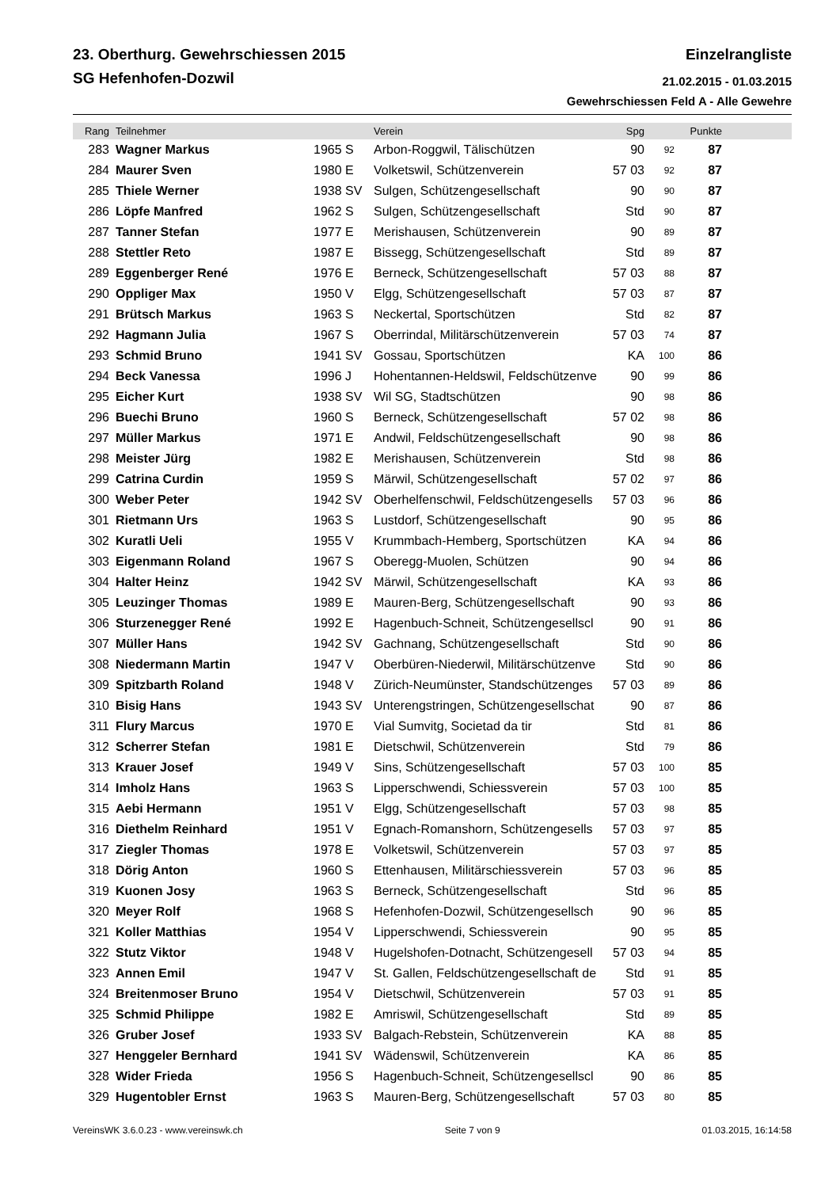23. Oberthurg. Gewehrschiessen 2015
Einzelrangliste
SG Hefenhofen-Dozwil
21.02.2015 - 01.03.2015
Gewehrschiessen Feld A - Alle Gewehre
| Rang | Teilnehmer | | Verein | Spg | | Punkte | |
| --- | --- | --- | --- | --- | --- | --- | --- |
| 283 | Wagner Markus | 1965 S | Arbon-Roggwil, Tälischützen | 90 | 92 | 87 | |
| 284 | Maurer Sven | 1980 E | Volketswil, Schützenverein | 57 03 | 92 | 87 | |
| 285 | Thiele Werner | 1938 SV | Sulgen, Schützengesellschaft | 90 | 90 | 87 | |
| 286 | Löpfe Manfred | 1962 S | Sulgen, Schützengesellschaft | Std | 90 | 87 | |
| 287 | Tanner Stefan | 1977 E | Merishausen, Schützenverein | 90 | 89 | 87 | |
| 288 | Stettler Reto | 1987 E | Bissegg, Schützengesellschaft | Std | 89 | 87 | |
| 289 | Eggenberger René | 1976 E | Berneck, Schützengesellschaft | 57 03 | 88 | 87 | |
| 290 | Oppliger Max | 1950 V | Elgg, Schützengesellschaft | 57 03 | 87 | 87 | |
| 291 | Brütsch Markus | 1963 S | Neckertal, Sportschützen | Std | 82 | 87 | |
| 292 | Hagmann Julia | 1967 S | Oberrindal, Militärschützenverein | 57 03 | 74 | 87 | |
| 293 | Schmid Bruno | 1941 SV | Gossau, Sportschützen | KA | 100 | 86 | |
| 294 | Beck Vanessa | 1996 J | Hohentannen-Heldswil, Feldschützenve | 90 | 99 | 86 | |
| 295 | Eicher Kurt | 1938 SV | Wil SG, Stadtschützen | 90 | 98 | 86 | |
| 296 | Buechi Bruno | 1960 S | Berneck, Schützengesellschaft | 57 02 | 98 | 86 | |
| 297 | Müller Markus | 1971 E | Andwil, Feldschützengesellschaft | 90 | 98 | 86 | |
| 298 | Meister Jürg | 1982 E | Merishausen, Schützenverein | Std | 98 | 86 | |
| 299 | Catrina Curdin | 1959 S | Märwil, Schützengesellschaft | 57 02 | 97 | 86 | |
| 300 | Weber Peter | 1942 SV | Oberhelfenschwil, Feldschützengesells | 57 03 | 96 | 86 | |
| 301 | Rietmann Urs | 1963 S | Lustdorf, Schützengesellschaft | 90 | 95 | 86 | |
| 302 | Kuratli Ueli | 1955 V | Krummbach-Hemberg, Sportschützen | KA | 94 | 86 | |
| 303 | Eigenmann Roland | 1967 S | Oberegg-Muolen, Schützen | 90 | 94 | 86 | |
| 304 | Halter Heinz | 1942 SV | Märwil, Schützengesellschaft | KA | 93 | 86 | |
| 305 | Leuzinger Thomas | 1989 E | Mauren-Berg, Schützengesellschaft | 90 | 93 | 86 | |
| 306 | Sturzenegger René | 1992 E | Hagenbuch-Schneit, Schützengesellscl | 90 | 91 | 86 | |
| 307 | Müller Hans | 1942 SV | Gachnang, Schützengesellschaft | Std | 90 | 86 | |
| 308 | Niedermann Martin | 1947 V | Oberbüren-Niederwil, Militärschützenve | Std | 90 | 86 | |
| 309 | Spitzbarth Roland | 1948 V | Zürich-Neumünster, Standschützenges | 57 03 | 89 | 86 | |
| 310 | Bisig Hans | 1943 SV | Unterengstringen, Schützengesellschat | 90 | 87 | 86 | |
| 311 | Flury Marcus | 1970 E | Vial Sumvitg, Societad da tir | Std | 81 | 86 | |
| 312 | Scherrer Stefan | 1981 E | Dietschwil, Schützenverein | Std | 79 | 86 | |
| 313 | Krauer Josef | 1949 V | Sins, Schützengesellschaft | 57 03 | 100 | 85 | |
| 314 | Imholz Hans | 1963 S | Lipperschwendi, Schiessverein | 57 03 | 100 | 85 | |
| 315 | Aebi Hermann | 1951 V | Elgg, Schützengesellschaft | 57 03 | 98 | 85 | |
| 316 | Diethelm Reinhard | 1951 V | Egnach-Romanshorn, Schützengesells | 57 03 | 97 | 85 | |
| 317 | Ziegler Thomas | 1978 E | Volketswil, Schützenverein | 57 03 | 97 | 85 | |
| 318 | Dörig Anton | 1960 S | Ettenhausen, Militärschiessverein | 57 03 | 96 | 85 | |
| 319 | Kuonen Josy | 1963 S | Berneck, Schützengesellschaft | Std | 96 | 85 | |
| 320 | Meyer Rolf | 1968 S | Hefenhofen-Dozwil, Schützengesellsch | 90 | 96 | 85 | |
| 321 | Koller Matthias | 1954 V | Lipperschwendi, Schiessverein | 90 | 95 | 85 | |
| 322 | Stutz Viktor | 1948 V | Hugelshofen-Dotnacht, Schützengesell | 57 03 | 94 | 85 | |
| 323 | Annen Emil | 1947 V | St. Gallen, Feldschützengesellschaft de | Std | 91 | 85 | |
| 324 | Breitenmoser Bruno | 1954 V | Dietschwil, Schützenverein | 57 03 | 91 | 85 | |
| 325 | Schmid Philippe | 1982 E | Amriswil, Schützengesellschaft | Std | 89 | 85 | |
| 326 | Gruber Josef | 1933 SV | Balgach-Rebstein, Schützenverein | KA | 88 | 85 | |
| 327 | Henggeler Bernhard | 1941 SV | Wädenswil, Schützenverein | KA | 86 | 85 | |
| 328 | Wider Frieda | 1956 S | Hagenbuch-Schneit, Schützengesellscl | 90 | 86 | 85 | |
| 329 | Hugentobler Ernst | 1963 S | Mauren-Berg, Schützengesellschaft | 57 03 | 80 | 85 | |
VereinsWK 3.6.0.23 - www.vereinswk.ch
Seite 7 von 9 01.03.2015, 16:14:58